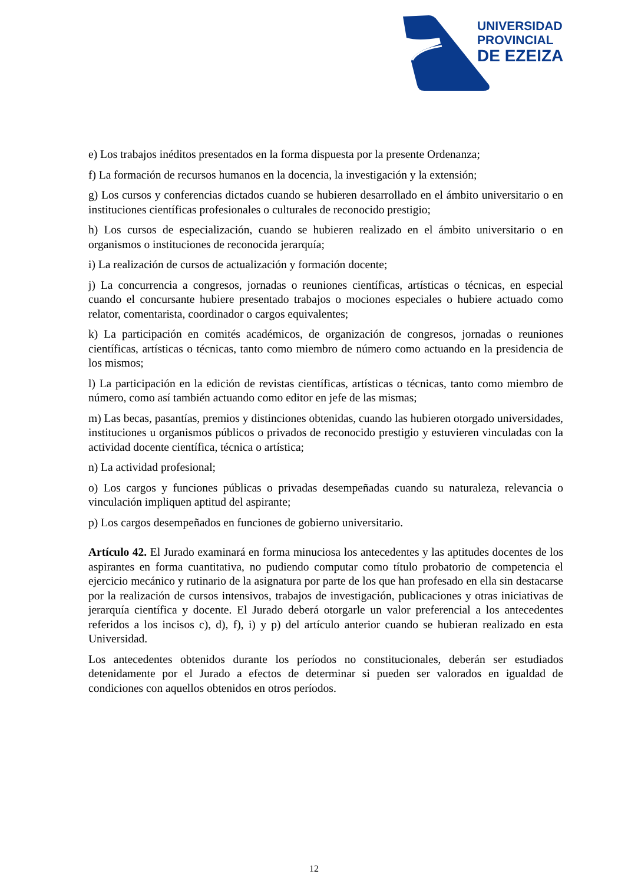UNIVERSIDAD
PROVINCIAL
DE EZEIZA
e) Los trabajos inéditos presentados en la forma dispuesta por la presente Ordenanza;
f) La formación de recursos humanos en la docencia, la investigación y la extensión;
g) Los cursos y conferencias dictados cuando se hubieren desarrollado en el ámbito universitario o en instituciones científicas profesionales o culturales de reconocido prestigio;
h) Los cursos de especialización, cuando se hubieren realizado en el ámbito universitario o en organismos o instituciones de reconocida jerarquía;
i) La realización de cursos de actualización y formación docente;
j) La concurrencia a congresos, jornadas o reuniones científicas, artísticas o técnicas, en especial cuando el concursante hubiere presentado trabajos o mociones especiales o hubiere actuado como relator, comentarista, coordinador o cargos equivalentes;
k) La participación en comités académicos, de organización de congresos, jornadas o reuniones científicas, artísticas o técnicas, tanto como miembro de número como actuando en la presidencia de los mismos;
l) La participación en la edición de revistas científicas, artísticas o técnicas, tanto como miembro de número, como así también actuando como editor en jefe de las mismas;
m) Las becas, pasantías, premios y distinciones obtenidas, cuando las hubieren otorgado universidades, instituciones u organismos públicos o privados de reconocido prestigio y estuvieren vinculadas con la actividad docente científica, técnica o artística;
n) La actividad profesional;
o) Los cargos y funciones públicas o privadas desempeñadas cuando su naturaleza, relevancia o vinculación impliquen aptitud del aspirante;
p) Los cargos desempeñados en funciones de gobierno universitario.
Artículo 42. El Jurado examinará en forma minuciosa los antecedentes y las aptitudes docentes de los aspirantes en forma cuantitativa, no pudiendo computar como título probatorio de competencia el ejercicio mecánico y rutinario de la asignatura por parte de los que han profesado en ella sin destacarse por la realización de cursos intensivos, trabajos de investigación, publicaciones y otras iniciativas de jerarquía científica y docente. El Jurado deberá otorgarle un valor preferencial a los antecedentes referidos a los incisos c), d), f), i) y p) del artículo anterior cuando se hubieran realizado en esta Universidad.
Los antecedentes obtenidos durante los períodos no constitucionales, deberán ser estudiados detenidamente por el Jurado a efectos de determinar si pueden ser valorados en igualdad de condiciones con aquellos obtenidos en otros períodos.
12